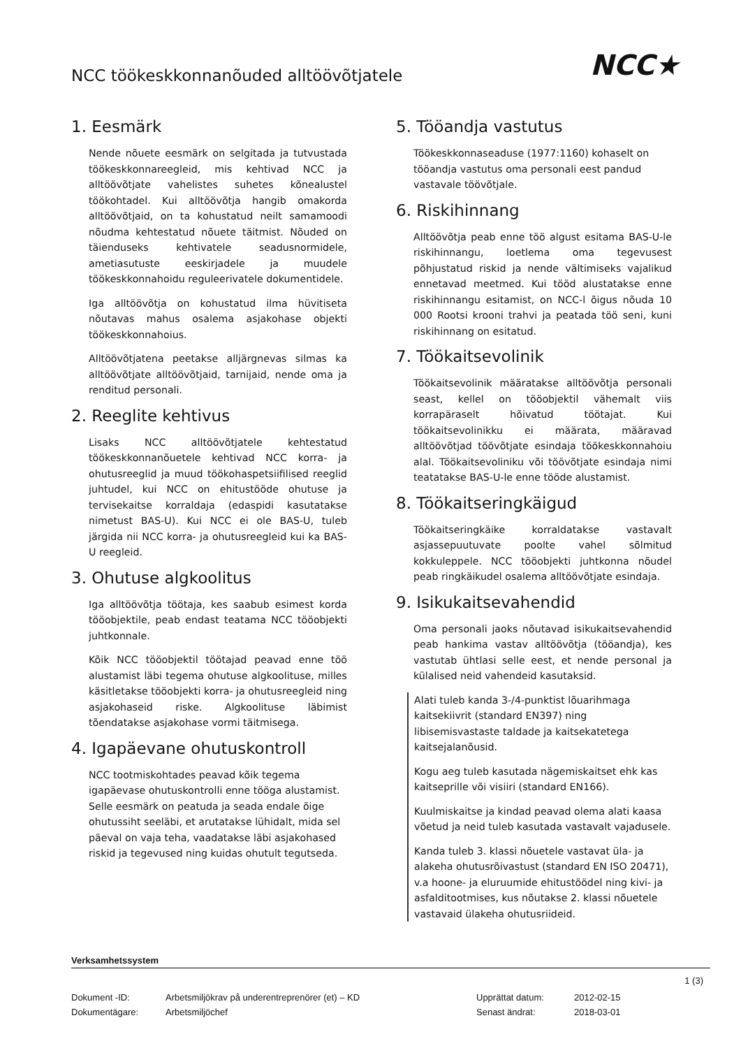NCC töökeskkonnanõuded alltöövõtjatele
NCC★
1. Eesmärk
Nende nõuete eesmärk on selgitada ja tutvustada töökeskkonnareegleid, mis kehtivad NCC ja alltöövõtjate vahelistes suhetes kõnealustel töökohtadel. Kui alltöövõtja hangib omakorda alltöövõtjaid, on ta kohustatud neilt samamoodi nõudma kehtestatud nõuete täitmist. Nõuded on täienduseks kehtivatele seadusnormidele, ametiasutuste eeskirjadele ja muudele töökeskkonnahoidu reguleerivatele dokumentidele.
Iga alltöövõtja on kohustatud ilma hüvitiseta nõutavas mahus osalema asjakohase objekti töökeskkonnahoius.
Alltöövõtjatena peetakse alljärgnevas silmas ka alltöövõtjate alltöövõtjaid, tarnijaid, nende oma ja renditud personali.
2. Reeglite kehtivus
Lisaks NCC alltöövõtjatele kehtestatud töökeskkonnanõuetele kehtivad NCC korra- ja ohutusreeglid ja muud töökohaspetsiifilised reeglid juhtudel, kui NCC on ehitustööde ohutuse ja tervisekaitse korraldaja (edaspidi kasutatakse nimetust BAS-U). Kui NCC ei ole BAS-U, tuleb järgida nii NCC korra- ja ohutusreegleid kui ka BAS-U reegleid.
3. Ohutuse algkoolitus
Iga alltöövõtja töötaja, kes saabub esimest korda tööobjektile, peab endast teatama NCC tööobjekti juhtkonnale.
Kõik NCC tööobjektil töötajad peavad enne töö alustamist läbi tegema ohutuse algkoolituse, milles käsitletakse tööobjekti korra- ja ohutusreegleid ning asjakohaseid riske. Algkoolituse läbimist tõendatakse asjakohase vormi täitmisega.
4. Igapäevane ohutuskontroll
NCC tootmiskohtades peavad kõik tegema igapäevase ohutuskontrolli enne tööga alustamist. Selle eesmärk on peatuda ja seada endale õige ohutussiht seeläbi, et arutatakse lühidalt, mida sel päeval on vaja teha, vaadatakse läbi asjakohased riskid ja tegevused ning kuidas ohutult tegutseda.
5. Tööandja vastutus
Töökeskkonnaseaduse (1977:1160) kohaselt on tööandja vastutus oma personali eest pandud vastavale töövõtjale.
6. Riskihinnang
Alltöövõtja peab enne töö algust esitama BAS-U-le riskihinnangu, loetlema oma tegevusest põhjustatud riskid ja nende vältimiseks vajalikud ennetavad meetmed. Kui tööd alustatakse enne riskihinnangu esitamist, on NCC-l õigus nõuda 10 000 Rootsi krooni trahvi ja peatada töö seni, kuni riskihinnang on esitatud.
7. Töökaitsevolinik
Töökaitsevolinik määratakse alltöövõtja personali seast, kellel on tööobjektil vähemalt viis korrapäraselt hõivatud töötajat. Kui töökaitsevolinikku ei määrata, määravad alltöövõtjad töövõtjate esindaja töökeskkonnahoiu alal. Töökaitsevoliniku või töövõtjate esindaja nimi teatatakse BAS-U-le enne tööde alustamist.
8. Töökaitseringkäigud
Töökaitseringkäike korraldatakse vastavalt asjassepuutuvate poolte vahel sõlmitud kokkuleppele. NCC tööobjekti juhtkonna nõudel peab ringkäikudel osalema alltöövõtjate esindaja.
9. Isikukaitsevahendid
Oma personali jaoks nõutavad isikukaitsevahendid peab hankima vastav alltöövõtja (tööandja), kes vastutab ühtlasi selle eest, et nende personal ja külalised neid vahendeid kasutaksid.
Alati tuleb kanda 3-/4-punktist lõuarihmaga kaitsekiivrit (standard EN397) ning libisemisvastaste taldade ja kaitsekatetega kaitsejalanõusid.
Kogu aeg tuleb kasutada nägemiskaitset ehk kas kaitseprille või visiiri (standard EN166).
Kuulmiskaitse ja kindad peavad olema alati kaasa võetud ja neid tuleb kasutada vastavalt vajadusele.
Kanda tuleb 3. klassi nõuetele vastavat üla- ja alakeha ohutusrõivastust (standard EN ISO 20471), v.a hoone- ja eluruumide ehitustöödel ning kivi- ja asfalditootmises, kus nõutakse 2. klassi nõuetele vastavaid ülakeha ohutusriideid.
Verksamhetssystem
1 (3)
| Dokument -ID: | Arbetsmiljökrav på underentreprenörer (et) – KD | Upprättat datum: | 2012-02-15 |
| Dokumentägare: | Arbetsmiljöchef | Senast ändrat: | 2018-03-01 |